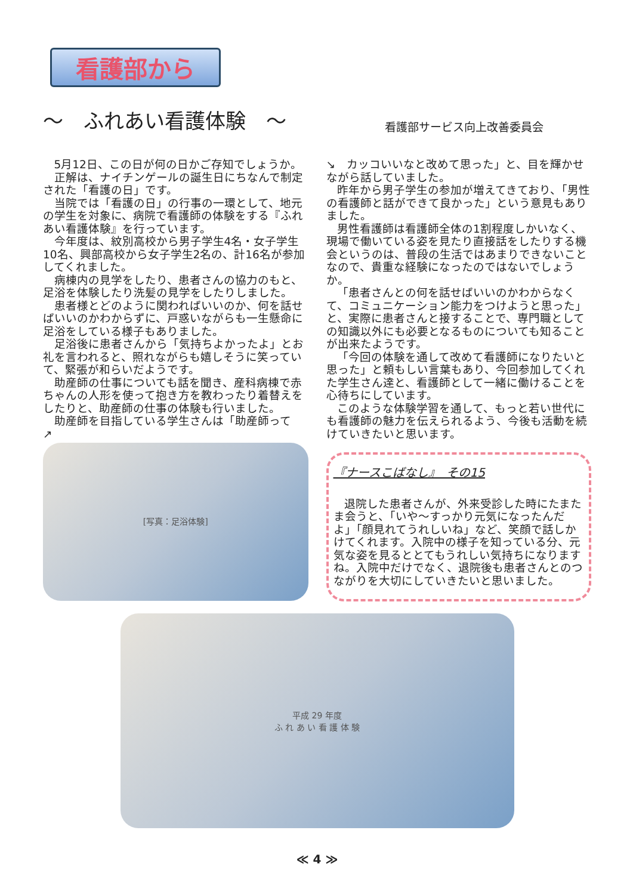看護部から
～　ふれあい看護体験　～
看護部サービス向上改善委員会
5月12日、この日が何の日かご存知でしょうか。
正解は、ナイチンゲールの誕生日にちなんで制定された「看護の日」です。
当院では「看護の日」の行事の一環として、地元の学生を対象に、病院で看護師の体験をする『ふれあい看護体験』を行っています。
今年度は、紋別高校から男子学生4名・女子学生10名、興部高校から女子学生2名の、計16名が参加してくれました。
病棟内の見学をしたり、患者さんの協力のもと、足浴を体験したり洗髪の見学をしたりしました。
患者様とどのように関わればいいのか、何を話せばいいのかわからずに、戸惑いながらも一生懸命に足浴をしている様子もありました。
足浴後に患者さんから「気持ちよかったよ」とお礼を言われると、照れながらも嬉しそうに笑っていて、緊張が和らいだようです。
助産師の仕事についても話を聞き、産科病棟で赤ちゃんの人形を使って抱き方を教わったり着替えをしたりと、助産師の仕事の体験も行いました。
助産師を目指している学生さんは「助産師って
↗
[写真：足浴体験]
↘　カッコいいなと改めて思った」と、目を輝かせながら話していました。
昨年から男子学生の参加が増えてきており、「男性の看護師と話ができて良かった」という意見もありました。
男性看護師は看護師全体の1割程度しかいなく、現場で働いている姿を見たり直接話をしたりする機会というのは、普段の生活ではあまりできないことなので、貴重な経験になったのではないでしょうか。
「患者さんとの何を話せばいいのかわからなくて、コミュニケーション能力をつけようと思った」と、実際に患者さんと接することで、専門職としての知識以外にも必要となるものについても知ることが出来たようです。
「今回の体験を通して改めて看護師になりたいと思った」と頼もしい言葉もあり、今回参加してくれた学生さん達と、看護師として一緒に働けることを心待ちにしています。
このような体験学習を通して、もっと若い世代にも看護師の魅力を伝えられるよう、今後も活動を続けていきたいと思います。
『ナースこばなし』　その15
退院した患者さんが、外来受診した時にたまたま会うと、「いや～すっかり元気になったんだよ」「顔見れてうれしいね」など、笑顔で話しかけてくれます。入院中の様子を知っている分、元気な姿を見るととてもうれしい気持ちになりますね。入院中だけでなく、退院後も患者さんとのつながりを大切にしていきたいと思いました。
平成 29 年度
ふ れ あ い 看 護 体 験
≪ 4 ≫